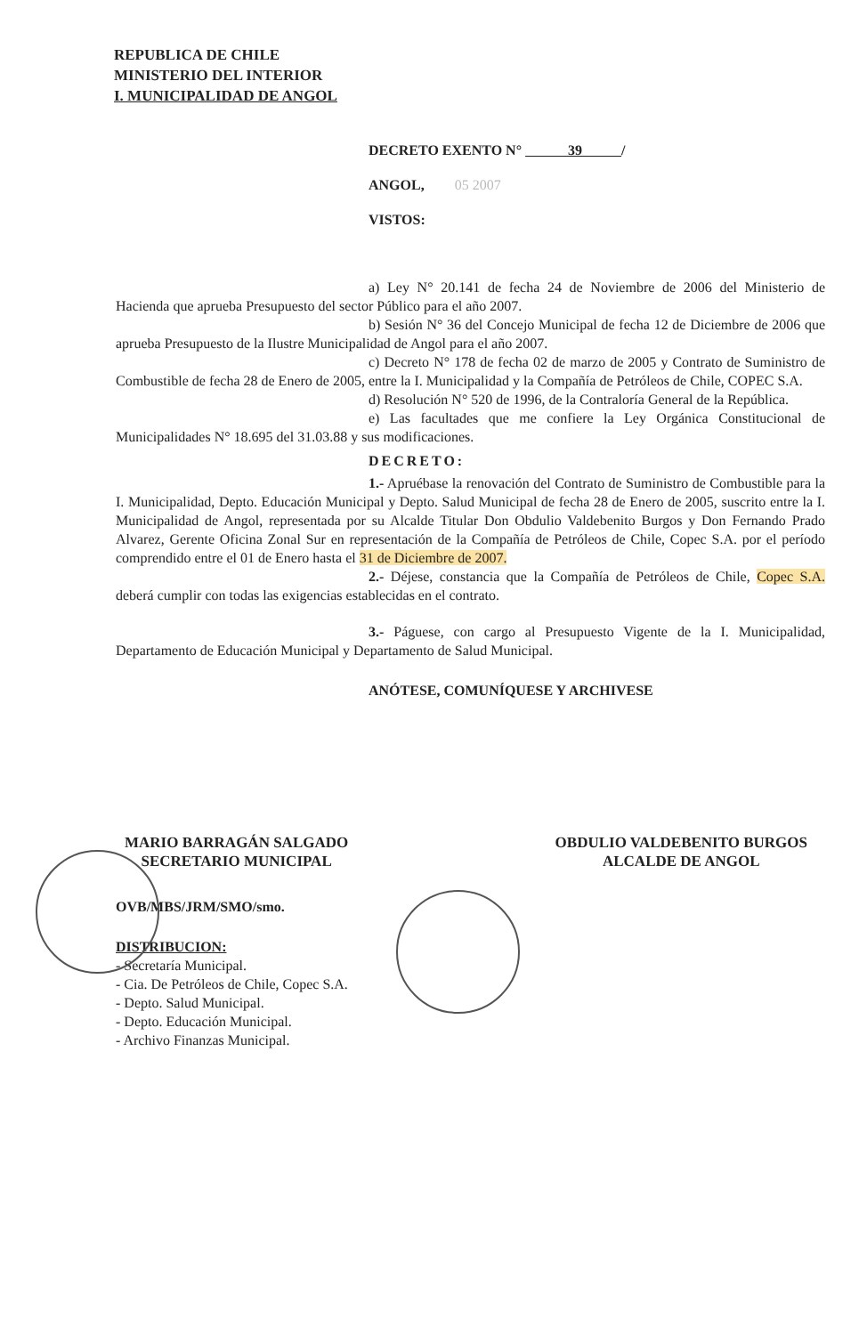REPUBLICA DE CHILE
MINISTERIO DEL INTERIOR
I. MUNICIPALIDAD DE ANGOL
DECRETO EXENTO N° 39 /
ANGOL, 05 2007
VISTOS:
a) Ley N° 20.141 de fecha 24 de Noviembre de 2006 del Ministerio de Hacienda que aprueba Presupuesto del sector Público para el año 2007.
b) Sesión N° 36 del Concejo Municipal de fecha 12 de Diciembre de 2006 que aprueba Presupuesto de la Ilustre Municipalidad de Angol para el año 2007.
c) Decreto N° 178 de fecha 02 de marzo de 2005 y Contrato de Suministro de Combustible de fecha 28 de Enero de 2005, entre la I. Municipalidad y la Compañía de Petróleos de Chile, COPEC S.A.
d) Resolución N° 520 de 1996, de la Contraloría General de la República.
e) Las facultades que me confiere la Ley Orgánica Constitucional de Municipalidades N° 18.695 del 31.03.88 y sus modificaciones.
DECRETO:
1.- Apruébase la renovación del Contrato de Suministro de Combustible para la I. Municipalidad, Depto. Educación Municipal y Depto. Salud Municipal de fecha 28 de Enero de 2005, suscrito entre la I. Municipalidad de Angol, representada por su Alcalde Titular Don Obdulio Valdebenito Burgos y Don Fernando Prado Alvarez, Gerente Oficina Zonal Sur en representación de la Compañía de Petróleos de Chile, Copec S.A. por el período comprendido entre el 01 de Enero hasta el 31 de Diciembre de 2007.
2.- Déjese, constancia que la Compañía de Petróleos de Chile, Copec S.A. deberá cumplir con todas las exigencias establecidas en el contrato.
3.- Páguese, con cargo al Presupuesto Vigente de la I. Municipalidad, Departamento de Educación Municipal y Departamento de Salud Municipal.
ANÓTESE, COMUNÍQUESE Y ARCHIVESE
MARIO BARRAGÁN SALGADO
SECRETARIO MUNICIPAL
OBDULIO VALDEBENITO BURGOS
ALCALDE DE ANGOL
OVB/MBS/JRM/SMO/smo.
DISTRIBUCION:
- Secretaría Municipal.
- Cia. De Petróleos de Chile, Copec S.A.
- Depto. Salud Municipal.
- Depto. Educación Municipal.
- Archivo Finanzas Municipal.